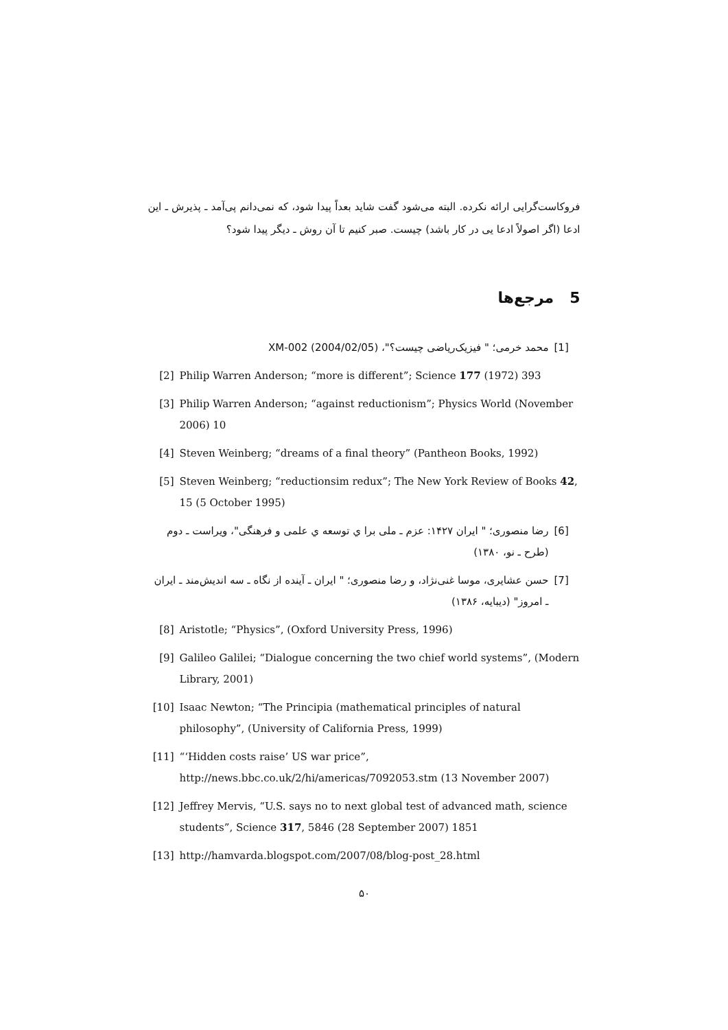فروکاست‌گرایی ارائه نکرده. البته می‌شود گفت شاید بعداً پیدا شود، که نمی‌دانم پی‌آمد ـ پذیرش ـ این ادعا (اگر اصولاً ادعا یی در کار باشد) چیست. صبر کنیم تا آن روش ـ دیگر پیدا شود؟
5 مرجع‌ها
[1] محمد خرمی؛ " فیزیک‌ریاضی چیست؟"، (2004/02/05) XM-002
[2] Philip Warren Anderson; “more is different”; Science 177 (1972) 393
[3] Philip Warren Anderson; “against reductionism”; Physics World (November 2006) 10
[4] Steven Weinberg; “dreams of a final theory” (Pantheon Books, 1992)
[5] Steven Weinberg; “reductionsim redux”; The New York Review of Books 42, 15 (5 October 1995)
[6] رضا منصوری؛ " ایران ۱۴۲۷: عزم ـ ملی برا ي توسعه ي علمی و فرهنگی"، ویراست ـ دوم (طرح ـ نو، ۱۳۸۰)
[7] حسن عشایری، موسا غنی‌نژاد، و رضا منصوری؛ " ایران ـ آینده از نگاه ـ سه اندیش‌مند ـ ایران ـ امروز" (دیبایه، ۱۳۸۶)
[8] Aristotle; “Physics”, (Oxford University Press, 1996)
[9] Galileo Galilei; “Dialogue concerning the two chief world systems”, (Modern Library, 2001)
[10] Isaac Newton; “The Principia (mathematical principles of natural philosophy”, (University of California Press, 1999)
[11] “‘Hidden costs raise’ US war price”,
http://news.bbc.co.uk/2/hi/americas/7092053.stm (13 November 2007)
[12] Jeffrey Mervis, “U.S. says no to next global test of advanced math, science students”, Science 317, 5846 (28 September 2007) 1851
[13] http://hamvarda.blogspot.com/2007/08/blog-post_28.html
۵۰